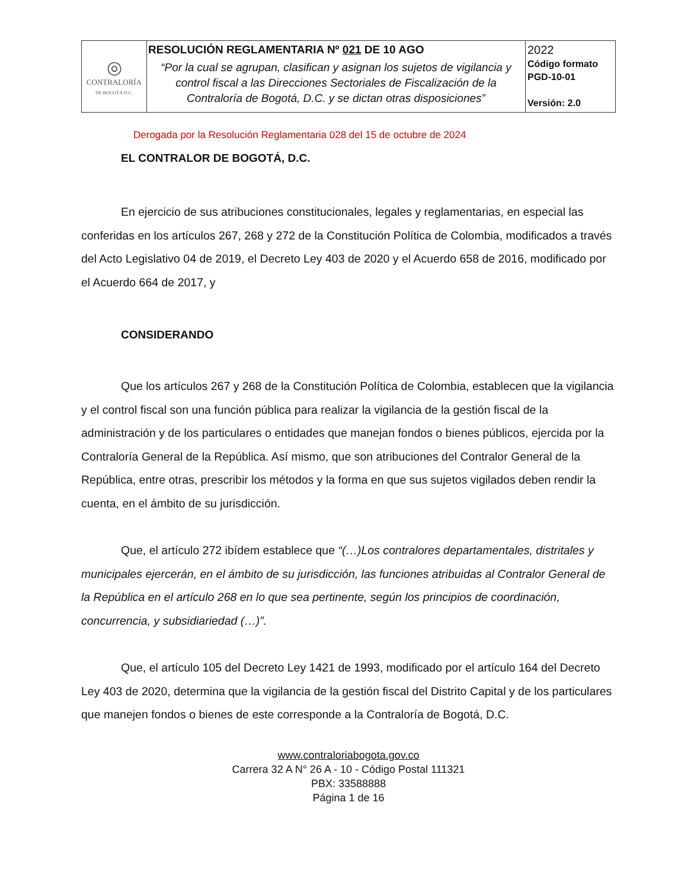| ◎ CONTRALORÍA DE BOGOTÁ D.C. | RESOLUCIÓN REGLAMENTARIA Nº 021 DE 10 AGO “Por la cual se agrupan, clasifican y asignan los sujetos de vigilancia y control fiscal a las Direcciones Sectoriales de Fiscalización de la Contraloría de Bogotá, D.C. y se dictan otras disposiciones” | 2022 Código formato PGD-10-01 Versión: 2.0 |
Derogada por la Resolución Reglamentaria 028 del 15 de octubre de 2024
EL CONTRALOR DE BOGOTÁ, D.C.
En ejercicio de sus atribuciones constitucionales, legales y reglamentarias, en especial las conferidas en los artículos 267, 268 y 272 de la Constitución Política de Colombia, modificados a través del Acto Legislativo 04 de 2019, el Decreto Ley 403 de 2020 y el Acuerdo 658 de 2016, modificado por el Acuerdo 664 de 2017, y
CONSIDERANDO
Que los artículos 267 y 268 de la Constitución Política de Colombia, establecen que la vigilancia y el control fiscal son una función pública para realizar la vigilancia de la gestión fiscal de la administración y de los particulares o entidades que manejan fondos o bienes públicos, ejercida por la Contraloría General de la República. Así mismo, que son atribuciones del Contralor General de la República, entre otras, prescribir los métodos y la forma en que sus sujetos vigilados deben rendir la cuenta, en el ámbito de su jurisdicción.
Que, el artículo 272 ibídem establece que “(…)Los contralores departamentales, distritales y municipales ejercerán, en el ámbito de su jurisdicción, las funciones atribuidas al Contralor General de la República en el artículo 268 en lo que sea pertinente, según los principios de coordinación, concurrencia, y subsidiariedad (…)”.
Que, el artículo 105 del Decreto Ley 1421 de 1993, modificado por el artículo 164 del Decreto Ley 403 de 2020, determina que la vigilancia de la gestión fiscal del Distrito Capital y de los particulares que manejen fondos o bienes de este corresponde a la Contraloría de Bogotá, D.C.
www.contraloriabogota.gov.co
Carrera 32 A N° 26 A - 10 - Código Postal 111321
PBX: 33588888
Página 1 de 16